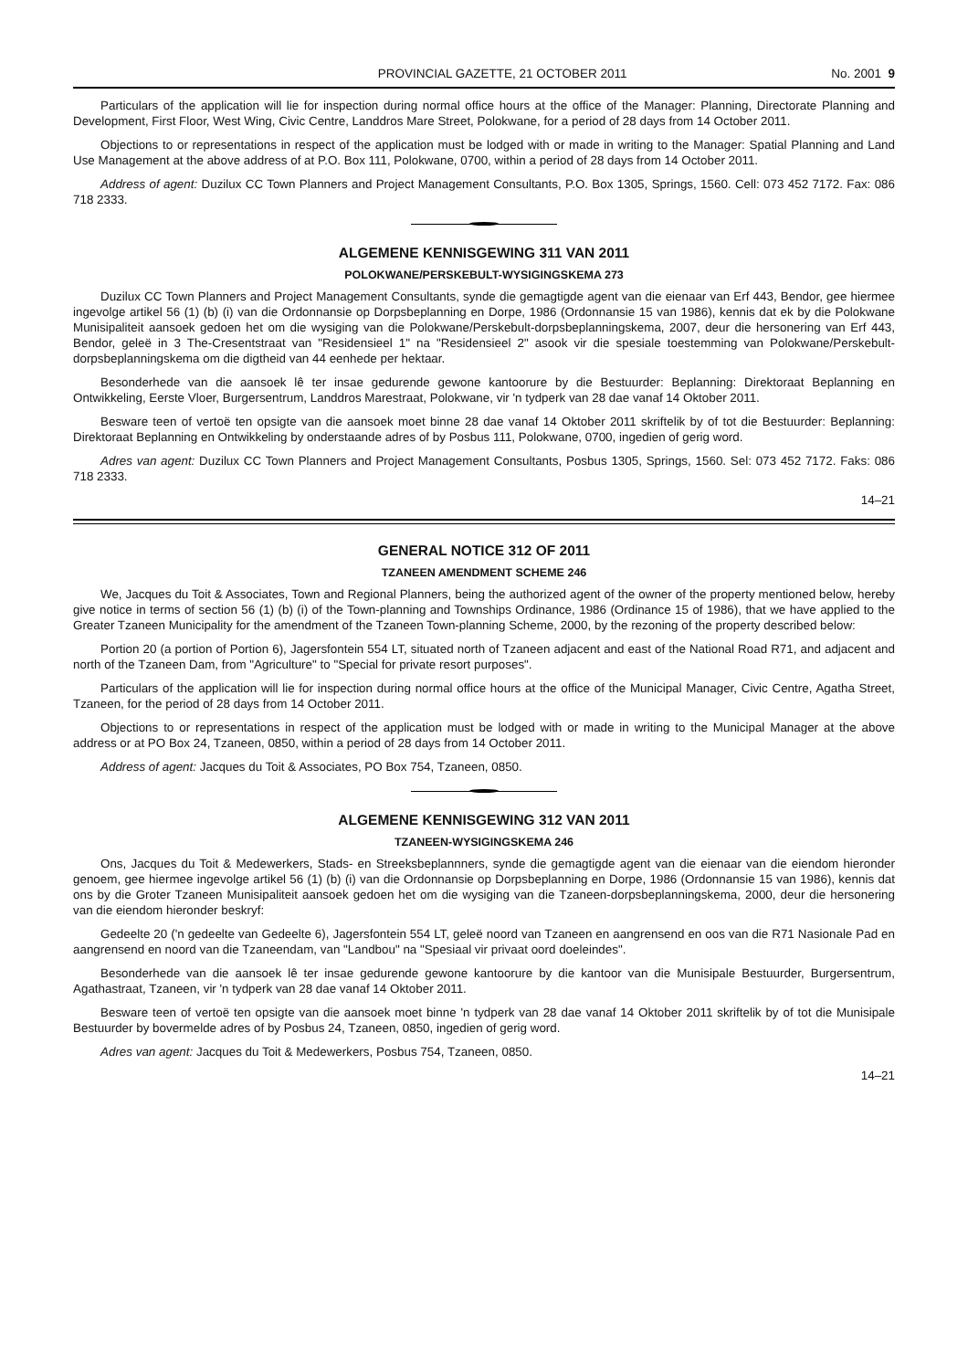PROVINCIAL GAZETTE, 21 OCTOBER 2011 No. 2001 9
Particulars of the application will lie for inspection during normal office hours at the office of the Manager: Planning, Directorate Planning and Development, First Floor, West Wing, Civic Centre, Landdros Mare Street, Polokwane, for a period of 28 days from 14 October 2011.
Objections to or representations in respect of the application must be lodged with or made in writing to the Manager: Spatial Planning and Land Use Management at the above address of at P.O. Box 111, Polokwane, 0700, within a period of 28 days from 14 October 2011.
Address of agent: Duzilux CC Town Planners and Project Management Consultants, P.O. Box 1305, Springs, 1560. Cell: 073 452 7172. Fax: 086 718 2333.
ALGEMENE KENNISGEWING 311 VAN 2011
POLOKWANE/PERSKEBULT-WYSIGINGSKEMA 273
Duzilux CC Town Planners and Project Management Consultants, synde die gemagtigde agent van die eienaar van Erf 443, Bendor, gee hiermee ingevolge artikel 56 (1) (b) (i) van die Ordonnansie op Dorpsbeplanning en Dorpe, 1986 (Ordonnansie 15 van 1986), kennis dat ek by die Polokwane Munisipaliteit aansoek gedoen het om die wysiging van die Polokwane/Perskebult-dorpsbeplanningskema, 2007, deur die hersonering van Erf 443, Bendor, geleë in 3 The-Cresentstraat van "Residensieel 1" na "Residensieel 2" asook vir die spesiale toestemming van Polokwane/Perskebult-dorpsbeplanningskema om die digtheid van 44 eenhede per hektaar.
Besonderhede van die aansoek lê ter insae gedurende gewone kantoorure by die Bestuurder: Beplanning: Direktoraat Beplanning en Ontwikkeling, Eerste Vloer, Burgersentrum, Landdros Marestraat, Polokwane, vir 'n tydperk van 28 dae vanaf 14 Oktober 2011.
Besware teen of vertoë ten opsigte van die aansoek moet binne 28 dae vanaf 14 Oktober 2011 skriftelik by of tot die Bestuurder: Beplanning: Direktoraat Beplanning en Ontwikkeling by onderstaande adres of by Posbus 111, Polokwane, 0700, ingedien of gerig word.
Adres van agent: Duzilux CC Town Planners and Project Management Consultants, Posbus 1305, Springs, 1560. Sel: 073 452 7172. Faks: 086 718 2333.
14–21
GENERAL NOTICE 312 OF 2011
TZANEEN AMENDMENT SCHEME 246
We, Jacques du Toit & Associates, Town and Regional Planners, being the authorized agent of the owner of the property mentioned below, hereby give notice in terms of section 56 (1) (b) (i) of the Town-planning and Townships Ordinance, 1986 (Ordinance 15 of 1986), that we have applied to the Greater Tzaneen Municipality for the amendment of the Tzaneen Town-planning Scheme, 2000, by the rezoning of the property described below:
Portion 20 (a portion of Portion 6), Jagersfontein 554 LT, situated north of Tzaneen adjacent and east of the National Road R71, and adjacent and north of the Tzaneen Dam, from "Agriculture" to "Special for private resort purposes".
Particulars of the application will lie for inspection during normal office hours at the office of the Municipal Manager, Civic Centre, Agatha Street, Tzaneen, for the period of 28 days from 14 October 2011.
Objections to or representations in respect of the application must be lodged with or made in writing to the Municipal Manager at the above address or at PO Box 24, Tzaneen, 0850, within a period of 28 days from 14 October 2011.
Address of agent: Jacques du Toit & Associates, PO Box 754, Tzaneen, 0850.
ALGEMENE KENNISGEWING 312 VAN 2011
TZANEEN-WYSIGINGSKEMA 246
Ons, Jacques du Toit & Medewerkers, Stads- en Streeksbeplannners, synde die gemagtigde agent van die eienaar van die eiendom hieronder genoem, gee hiermee ingevolge artikel 56 (1) (b) (i) van die Ordonnansie op Dorpsbeplanning en Dorpe, 1986 (Ordonnansie 15 van 1986), kennis dat ons by die Groter Tzaneen Munisipaliteit aansoek gedoen het om die wysiging van die Tzaneen-dorpsbeplanningskema, 2000, deur die hersonering van die eiendom hieronder beskryf:
Gedeelte 20 ('n gedeelte van Gedeelte 6), Jagersfontein 554 LT, geleë noord van Tzaneen en aangrensend en oos van die R71 Nasionale Pad en aangrensend en noord van die Tzaneendam, van "Landbou" na "Spesiaal vir privaat oord doeleindes".
Besonderhede van die aansoek lê ter insae gedurende gewone kantoorure by die kantoor van die Munisipale Bestuurder, Burgersentrum, Agathastraat, Tzaneen, vir 'n tydperk van 28 dae vanaf 14 Oktober 2011.
Besware teen of vertoë ten opsigte van die aansoek moet binne 'n tydperk van 28 dae vanaf 14 Oktober 2011 skriftelik by of tot die Munisipale Bestuurder by bovermelde adres of by Posbus 24, Tzaneen, 0850, ingedien of gerig word.
Adres van agent: Jacques du Toit & Medewerkers, Posbus 754, Tzaneen, 0850.
14–21